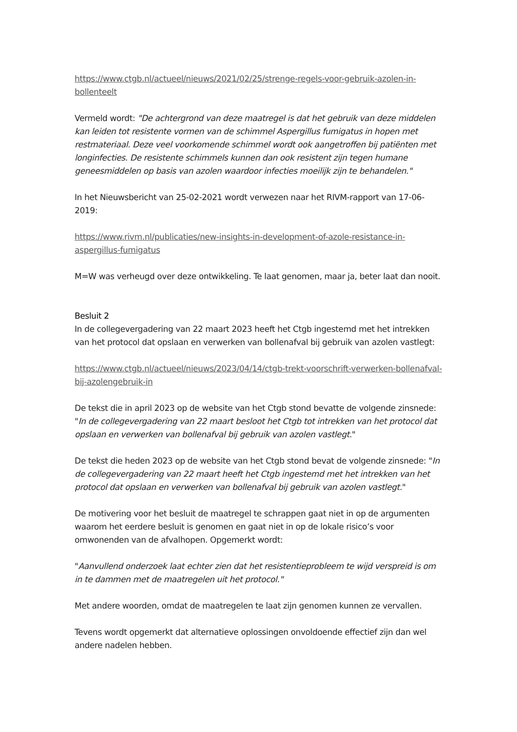https://www.ctgb.nl/actueel/nieuws/2021/02/25/strenge-regels-voor-gebruik-azolen-in-bollenteelt
Vermeld wordt: "De achtergrond van deze maatregel is dat het gebruik van deze middelen kan leiden tot resistente vormen van de schimmel Aspergillus fumigatus in hopen met restmateriaal. Deze veel voorkomende schimmel wordt ook aangetroffen bij patiënten met longinfecties. De resistente schimmels kunnen dan ook resistent zijn tegen humane geneesmiddelen op basis van azolen waardoor infecties moeilijk zijn te behandelen."
In het Nieuwsbericht van 25-02-2021 wordt verwezen naar het RIVM-rapport van 17-06-2019:
https://www.rivm.nl/publicaties/new-insights-in-development-of-azole-resistance-in-aspergillus-fumigatus
M=W was verheugd over deze ontwikkeling. Te laat genomen, maar ja, beter laat dan nooit.
Besluit 2
In de collegevergadering van 22 maart 2023 heeft het Ctgb ingestemd met het intrekken van het protocol dat opslaan en verwerken van bollenafval bij gebruik van azolen vastlegt:
https://www.ctgb.nl/actueel/nieuws/2023/04/14/ctgb-trekt-voorschrift-verwerken-bollenafval-bij-azolengebruik-in
De tekst die in april 2023 op de website van het Ctgb stond bevatte de volgende zinsnede: "In de collegevergadering van 22 maart besloot het Ctgb tot intrekken van het protocol dat opslaan en verwerken van bollenafval bij gebruik van azolen vastlegt."
De tekst die heden 2023 op de website van het Ctgb stond bevat de volgende zinsnede: "In de collegevergadering van 22 maart heeft het Ctgb ingestemd met het intrekken van het protocol dat opslaan en verwerken van bollenafval bij gebruik van azolen vastlegt."
De motivering voor het besluit de maatregel te schrappen gaat niet in op de argumenten waarom het eerdere besluit is genomen en gaat niet in op de lokale risico’s voor omwonenden van de afvalhopen. Opgemerkt wordt:
"Aanvullend onderzoek laat echter zien dat het resistentieprobleem te wijd verspreid is om in te dammen met de maatregelen uit het protocol."
Met andere woorden, omdat de maatregelen te laat zijn genomen kunnen ze vervallen.
Tevens wordt opgemerkt dat alternatieve oplossingen onvoldoende effectief zijn dan wel andere nadelen hebben.